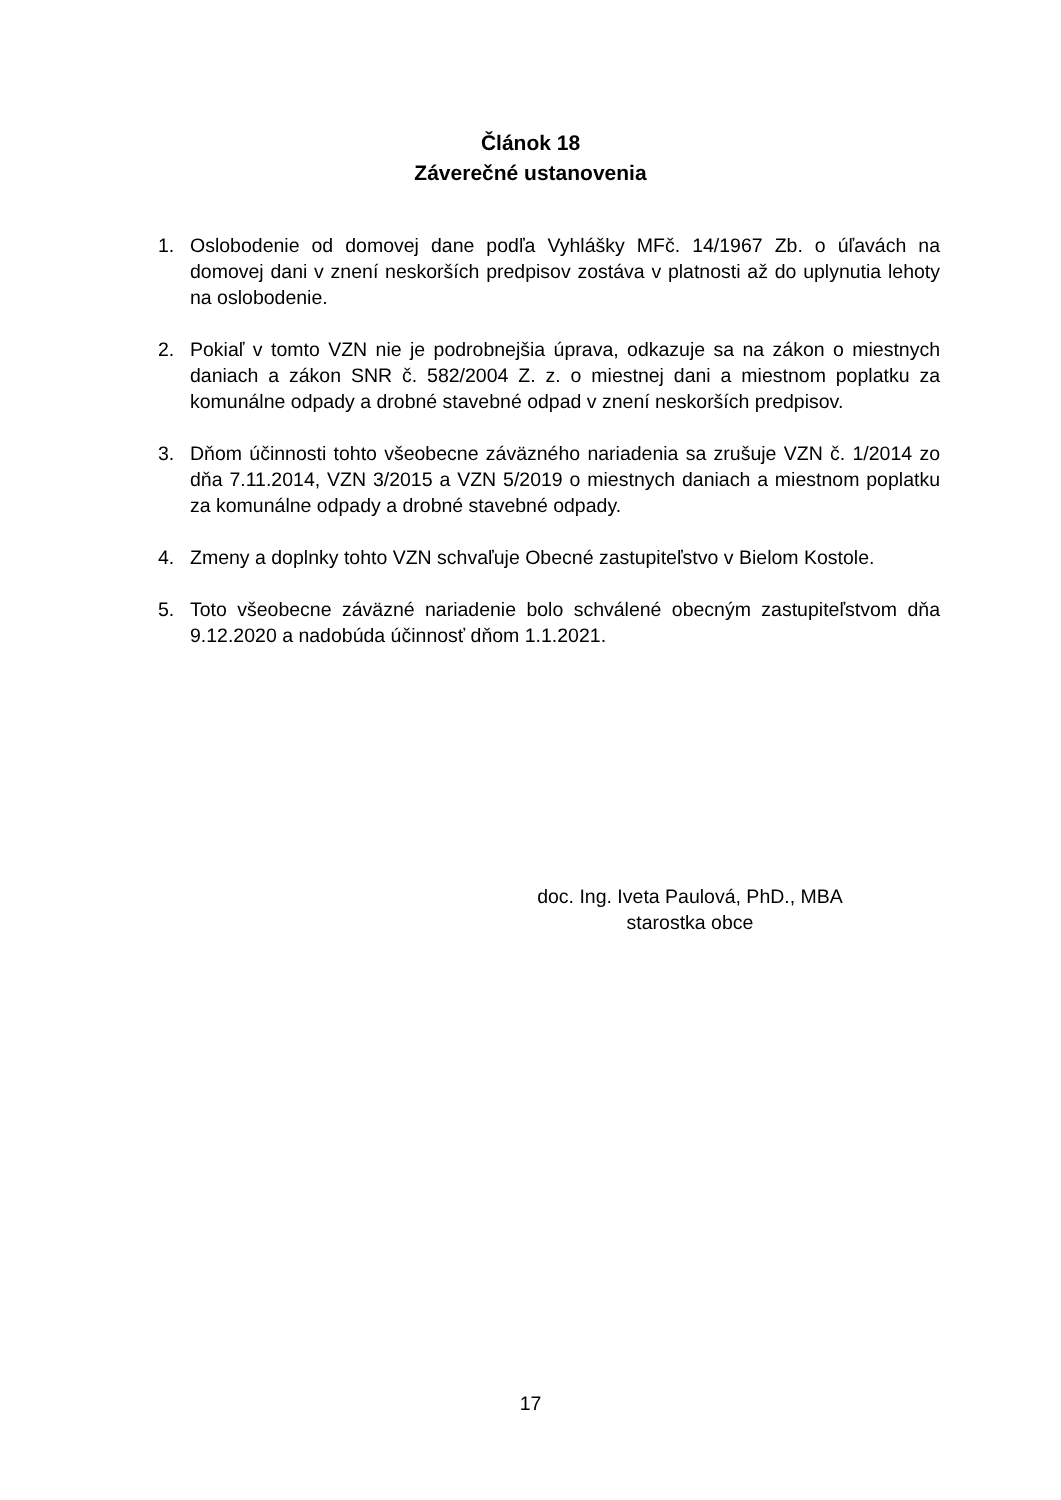Článok 18
Záverečné ustanovenia
1. Oslobodenie od domovej dane podľa Vyhlášky MFč. 14/1967 Zb. o úľavách na domovej dani v znení neskorších predpisov zostáva v platnosti až do uplynutia lehoty na oslobodenie.
2. Pokiaľ v tomto VZN nie je podrobnejšia úprava, odkazuje sa na zákon o miestnych daniach a zákon SNR č. 582/2004 Z. z. o miestnej dani a miestnom poplatku za komunálne odpady a drobné stavebné odpad v znení neskorších predpisov.
3. Dňom účinnosti tohto všeobecne záväzného nariadenia sa zrušuje VZN č. 1/2014 zo dňa 7.11.2014, VZN 3/2015 a VZN 5/2019 o miestnych daniach a miestnom poplatku za komunálne odpady a drobné stavebné odpady.
4. Zmeny a doplnky tohto VZN schvaľuje Obecné zastupiteľstvo v Bielom Kostole.
5. Toto všeobecne záväzné nariadenie bolo schválené obecným zastupiteľstvom dňa 9.12.2020 a nadobúda účinnosť dňom 1.1.2021.
doc. Ing. Iveta Paulová, PhD., MBA
starostka obce
17